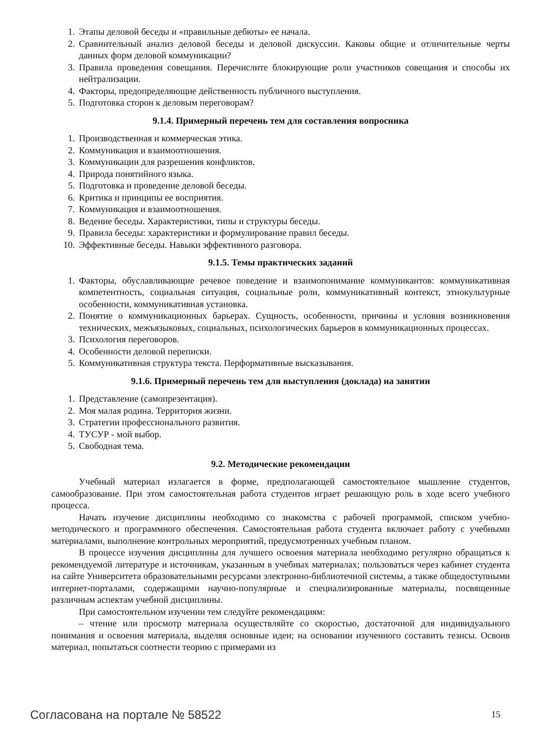1. Этапы деловой беседы и «правильные дебюты» ее начала.
2. Сравнительный анализ деловой беседы и деловой дискуссии. Каковы общие и отличительные черты данных форм деловой коммуникации?
3. Правила проведения совещания. Перечислите блокирующие роли участников совещания и способы их нейтрализации.
4. Факторы, предопределяющие действенность публичного выступления.
5. Подготовка сторон к деловым переговорам?
9.1.4. Примерный перечень тем для составления вопросника
1. Производственная и коммерческая этика.
2. Коммуникация и взаимоотношения.
3. Коммуникации для разрешения конфликтов.
4. Природа понятийного языка.
5. Подготовка и проведение деловой беседы.
6. Критика и принципы ее восприятия.
7. Коммуникация и взаимоотношения.
8. Ведение беседы. Характеристики, типы и структуры беседы.
9. Правила беседы: характеристики и формулирование правил беседы.
10. Эффективные беседы. Навыки эффективного разговора.
9.1.5. Темы практических заданий
1. Факторы, обуславливающие речевое поведение и взаимопонимание коммуникантов: коммуникативная компетентность, социальная ситуация, социальные роли, коммуникативный контекст, этнокультурные особенности, коммуникативная установка.
2. Понятие о коммуникационных барьерах. Сущность, особенности, причины и условия возникновения технических, межъязыковых, социальных, психологических барьеров в коммуникационных процессах.
3. Психология переговоров.
4. Особенности деловой переписки.
5. Коммуникативная структура текста. Перформативные высказывания.
9.1.6. Примерный перечень тем для выступления (доклада) на занятии
1. Представление (самопрезентация).
2. Моя малая родина. Территория жизни.
3. Стратегии профессионального развития.
4. ТУСУР - мой выбор.
5. Свободная тема.
9.2. Методические рекомендации
Учебный материал излагается в форме, предполагающей самостоятельное мышление студентов, самообразование. При этом самостоятельная работа студентов играет решающую роль в ходе всего учебного процесса.
Начать изучение дисциплины необходимо со знакомства с рабочей программой, списком учебно-методического и программного обеспечения. Самостоятельная работа студента включает работу с учебными материалами, выполнение контрольных мероприятий, предусмотренных учебным планом.
В процессе изучения дисциплины для лучшего освоения материала необходимо регулярно обращаться к рекомендуемой литературе и источникам, указанным в учебных материалах; пользоваться через кабинет студента на сайте Университета образовательными ресурсами электронно-библиотечной системы, а также общедоступными интернет-порталами, содержащими научно-популярные и специализированные материалы, посвященные различным аспектам учебной дисциплины.
При самостоятельном изучении тем следуйте рекомендациям:
– чтение или просмотр материала осуществляйте со скоростью, достаточной для индивидуального понимания и освоения материала, выделяя основные идеи; на основании изученного составить тезисы. Освоив материал, попытаться соотнести теорию с примерами из
Согласована на портале № 58522 15